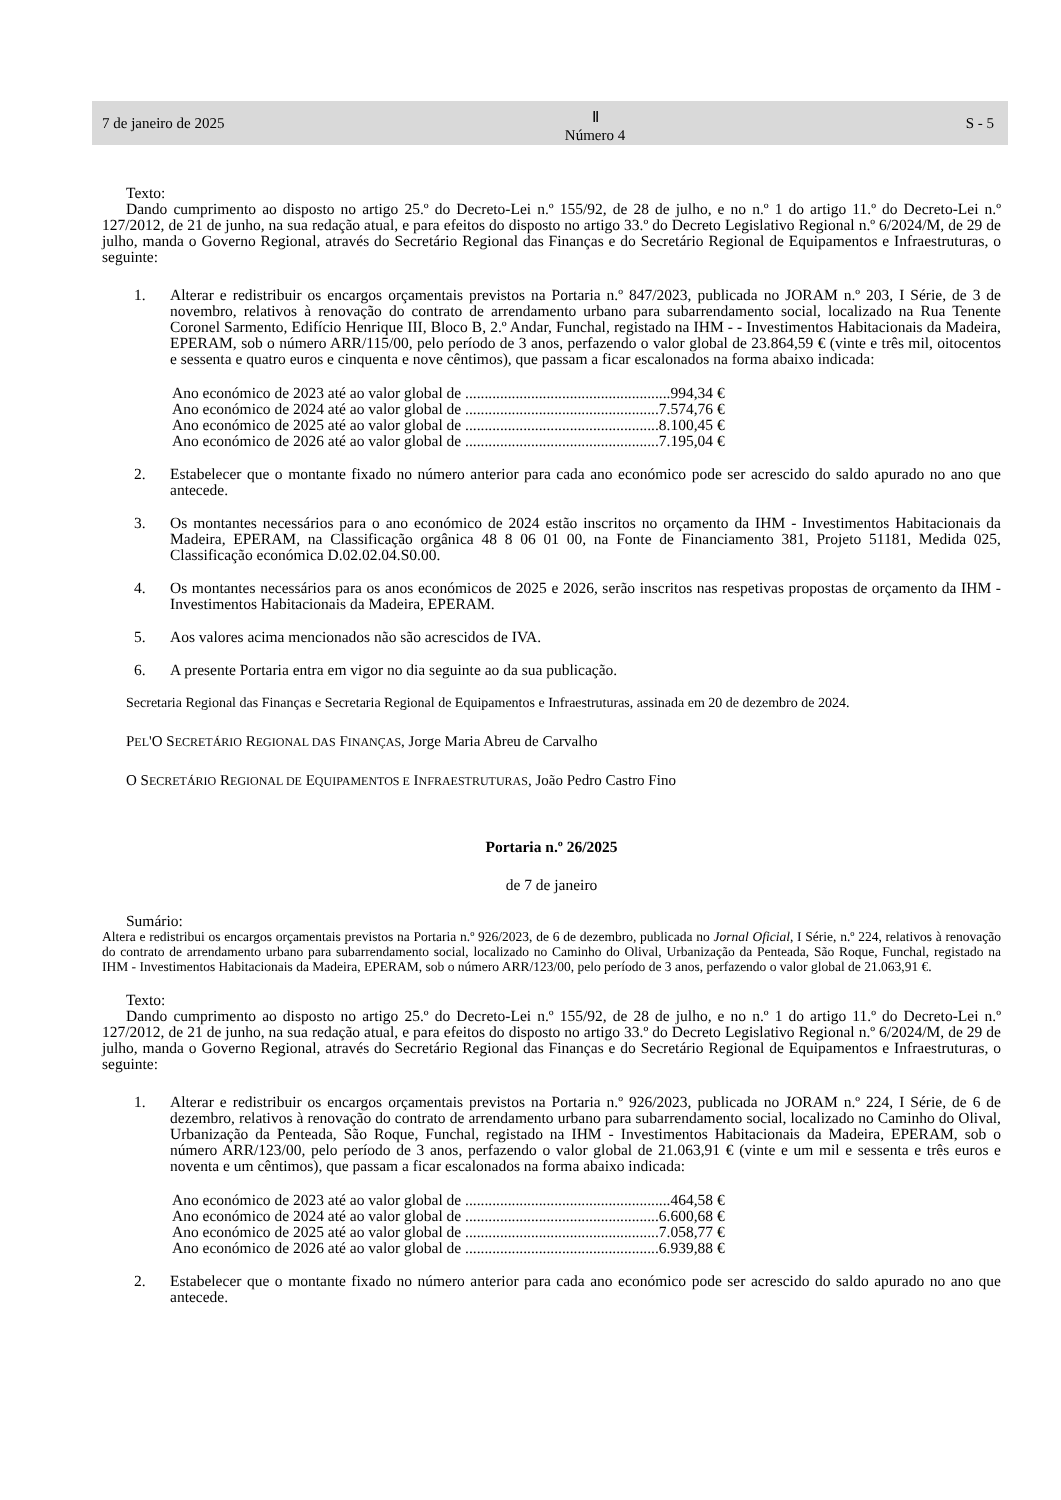7 de janeiro de 2025 Ⅱ
Número 4 S - 5
Texto:
Dando cumprimento ao disposto no artigo 25.º do Decreto-Lei n.º 155/92, de 28 de julho, e no n.º 1 do artigo 11.º do Decreto-Lei n.º 127/2012, de 21 de junho, na sua redação atual, e para efeitos do disposto no artigo 33.º do Decreto Legislativo Regional n.º 6/2024/M, de 29 de julho, manda o Governo Regional, através do Secretário Regional das Finanças e do Secretário Regional de Equipamentos e Infraestruturas, o seguinte:
1. Alterar e redistribuir os encargos orçamentais previstos na Portaria n.º 847/2023, publicada no JORAM n.º 203, I Série, de 3 de novembro, relativos à renovação do contrato de arrendamento urbano para subarrendamento social, localizado na Rua Tenente Coronel Sarmento, Edifício Henrique III, Bloco B, 2.º Andar, Funchal, registado na IHM - - Investimentos Habitacionais da Madeira, EPERAM, sob o número ARR/115/00, pelo período de 3 anos, perfazendo o valor global de 23.864,59 € (vinte e três mil, oitocentos e sessenta e quatro euros e cinquenta e nove cêntimos), que passam a ficar escalonados na forma abaixo indicada:
Ano económico de 2023 até ao valor global de .....................................................994,34 €
Ano económico de 2024 até ao valor global de ..................................................7.574,76 €
Ano económico de 2025 até ao valor global de ..................................................8.100,45 €
Ano económico de 2026 até ao valor global de ..................................................7.195,04 €
2. Estabelecer que o montante fixado no número anterior para cada ano económico pode ser acrescido do saldo apurado no ano que antecede.
3. Os montantes necessários para o ano económico de 2024 estão inscritos no orçamento da IHM - Investimentos Habitacionais da Madeira, EPERAM, na Classificação orgânica 48 8 06 01 00, na Fonte de Financiamento 381, Projeto 51181, Medida 025, Classificação económica D.02.02.04.S0.00.
4. Os montantes necessários para os anos económicos de 2025 e 2026, serão inscritos nas respetivas propostas de orçamento da IHM - Investimentos Habitacionais da Madeira, EPERAM.
5. Aos valores acima mencionados não são acrescidos de IVA.
6. A presente Portaria entra em vigor no dia seguinte ao da sua publicação.
Secretaria Regional das Finanças e Secretaria Regional de Equipamentos e Infraestruturas, assinada em 20 de dezembro de 2024.
PEL'O SECRETÁRIO REGIONAL DAS FINANÇAS, Jorge Maria Abreu de Carvalho
O SECRETÁRIO REGIONAL DE EQUIPAMENTOS E INFRAESTRUTURAS, João Pedro Castro Fino
Portaria n.º 26/2025
de 7 de janeiro
Sumário:
Altera e redistribui os encargos orçamentais previstos na Portaria n.º 926/2023, de 6 de dezembro, publicada no Jornal Oficial, I Série, n.º 224, relativos à renovação do contrato de arrendamento urbano para subarrendamento social, localizado no Caminho do Olival, Urbanização da Penteada, São Roque, Funchal, registado na IHM - Investimentos Habitacionais da Madeira, EPERAM, sob o número ARR/123/00, pelo período de 3 anos, perfazendo o valor global de 21.063,91 €.
Texto:
Dando cumprimento ao disposto no artigo 25.º do Decreto-Lei n.º 155/92, de 28 de julho, e no n.º 1 do artigo 11.º do Decreto-Lei n.º 127/2012, de 21 de junho, na sua redação atual, e para efeitos do disposto no artigo 33.º do Decreto Legislativo Regional n.º 6/2024/M, de 29 de julho, manda o Governo Regional, através do Secretário Regional das Finanças e do Secretário Regional de Equipamentos e Infraestruturas, o seguinte:
1. Alterar e redistribuir os encargos orçamentais previstos na Portaria n.º 926/2023, publicada no JORAM n.º 224, I Série, de 6 de dezembro, relativos à renovação do contrato de arrendamento urbano para subarrendamento social, localizado no Caminho do Olival, Urbanização da Penteada, São Roque, Funchal, registado na IHM - Investimentos Habitacionais da Madeira, EPERAM, sob o número ARR/123/00, pelo período de 3 anos, perfazendo o valor global de 21.063,91 € (vinte e um mil e sessenta e três euros e noventa e um cêntimos), que passam a ficar escalonados na forma abaixo indicada:
Ano económico de 2023 até ao valor global de .....................................................464,58 €
Ano económico de 2024 até ao valor global de ..................................................6.600,68 €
Ano económico de 2025 até ao valor global de ..................................................7.058,77 €
Ano económico de 2026 até ao valor global de ..................................................6.939,88 €
2. Estabelecer que o montante fixado no número anterior para cada ano económico pode ser acrescido do saldo apurado no ano que antecede.